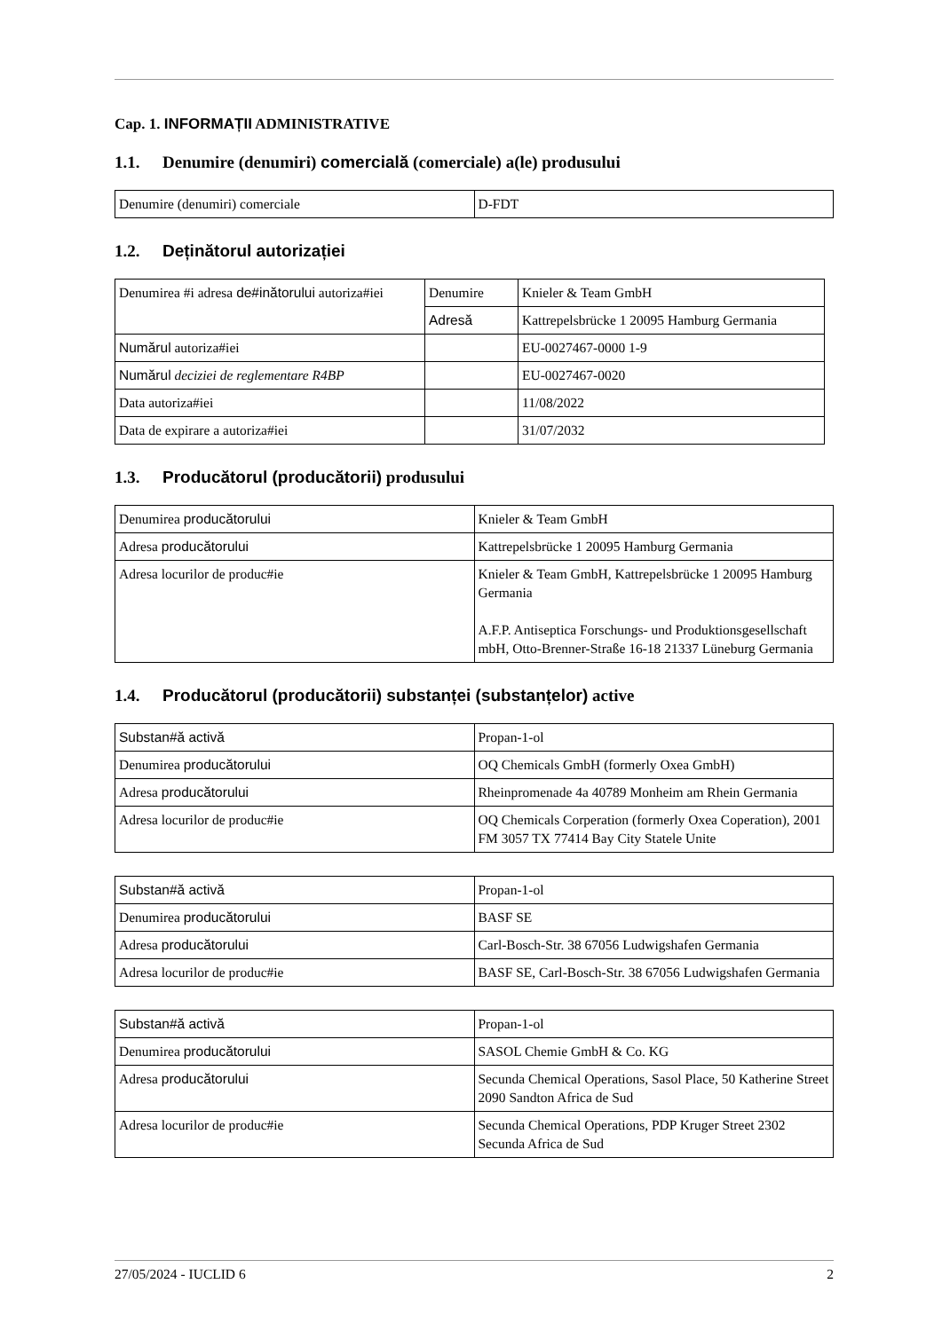Cap. 1. INFORMAȚII ADMINISTRATIVE
1.1. Denumire (denumiri) comercială (comerciale) a(le) produsului
| Denumire (denumiri) comerciale | D-FDT |
1.2. Deținătorul autorizației
| Denumirea #i adresa de#inătorului autoriza#iei | Denumire | Knieler & Team GmbH |
| | Adresă | Kattrepelsbrücke 1 20095 Hamburg Germania |
| Numărul autoriza#iei | | EU-0027467-0000 1-9 |
| Numărul deciziei de reglementare R4BP | | EU-0027467-0020 |
| Data autoriza#iei | | 11/08/2022 |
| Data de expirare a autoriza#iei | | 31/07/2032 |
1.3. Producătorul (producătorii) produsului
| Denumirea producătorului | Knieler & Team GmbH |
| Adresa producătorului | Kattrepelsbrücke 1 20095 Hamburg Germania |
| Adresa locurilor de produc#ie | Knieler & Team GmbH, Kattrepelsbrücke 1 20095 Hamburg Germania A.F.P. Antiseptica Forschungs- und Produktionsgesellschaft mbH, Otto-Brenner-Straße 16-18 21337 Lüneburg Germania |
1.4. Producătorul (producătorii) substanței (substanțelor) active
| Substan#ă activă | Propan-1-ol |
| Denumirea producătorului | OQ Chemicals GmbH (formerly Oxea GmbH) |
| Adresa producătorului | Rheinpromenade 4a 40789 Monheim am Rhein Germania |
| Adresa locurilor de produc#ie | OQ Chemicals Corperation (formerly Oxea Coperation), 2001 FM 3057 TX 77414 Bay City Statele Unite |
| Substan#ă activă | Propan-1-ol |
| Denumirea producătorului | BASF SE |
| Adresa producătorului | Carl-Bosch-Str. 38 67056 Ludwigshafen Germania |
| Adresa locurilor de produc#ie | BASF SE, Carl-Bosch-Str. 38 67056 Ludwigshafen Germania |
| Substan#ă activă | Propan-1-ol |
| Denumirea producătorului | SASOL Chemie GmbH & Co. KG |
| Adresa producătorului | Secunda Chemical Operations, Sasol Place, 50 Katherine Street 2090 Sandton Africa de Sud |
| Adresa locurilor de produc#ie | Secunda Chemical Operations, PDP Kruger Street 2302 Secunda Africa de Sud |
27/05/2024 - IUCLID 6 2